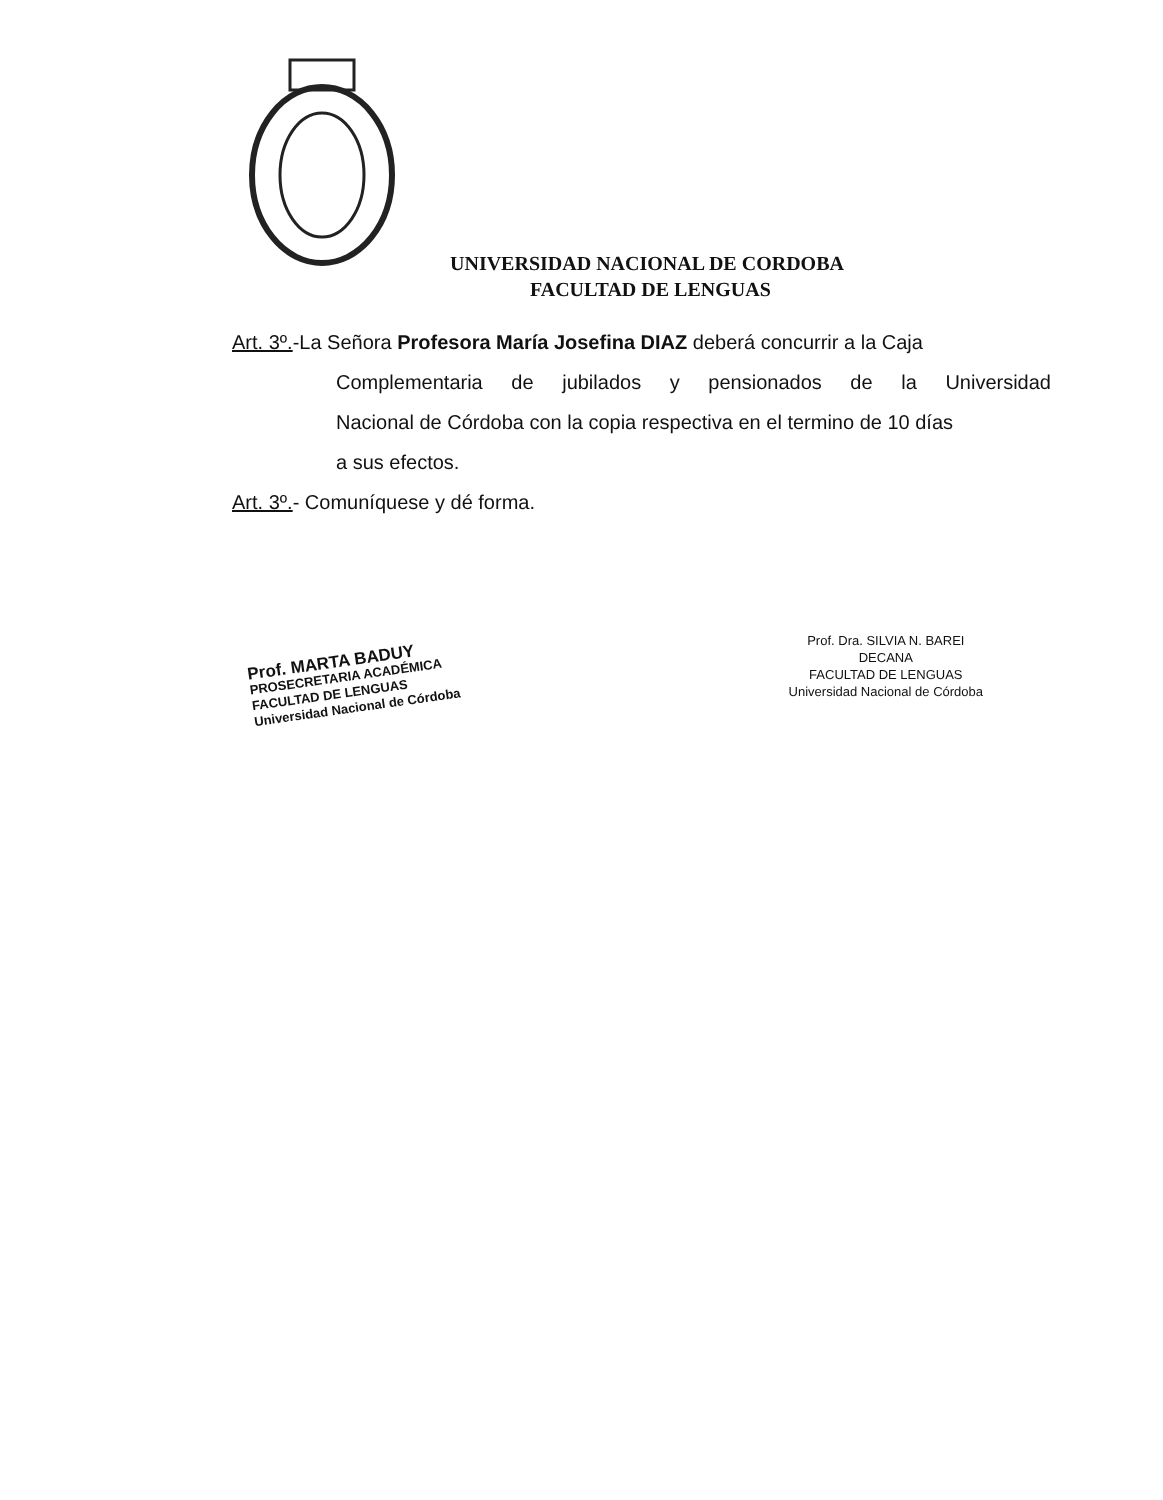UNIVERSIDAD NACIONAL DE CORDOBA
FACULTAD DE LENGUAS
Art. 3º.-La Señora Profesora María Josefina DIAZ deberá concurrir a la Caja
Complementaria de jubilados y pensionados de la Universidad
Nacional de Córdoba con la copia respectiva en el termino de 10 días
a sus efectos.
Art. 3º.- Comuníquese y dé forma.
Prof. MARTA BADUY
PROSECRETARIA ACADÉMICA
FACULTAD DE LENGUAS
Universidad Nacional de Córdoba
Prof. Dra. SILVIA N. BAREI
DECANA
FACULTAD DE LENGUAS
Universidad Nacional de Córdoba